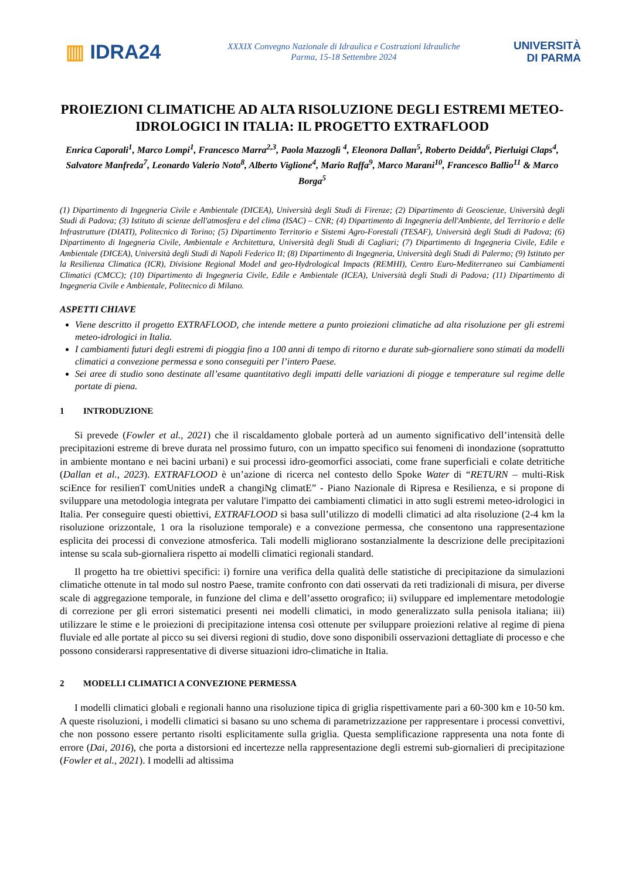▥ IDRA24
XXXIX Convegno Nazionale di Idraulica e Costruzioni Idrauliche
Parma, 15-18 Settembre 2024
UNIVERSITÀ
DI PARMA
PROIEZIONI CLIMATICHE AD ALTA RISOLUZIONE DEGLI ESTREMI METEO-IDROLOGICI IN ITALIA: IL PROGETTO EXTRAFLOOD
Enrica Caporali<sup>1</sup>, Marco Lompi<sup>1</sup>, Francesco Marra<sup>2,3</sup>, Paola Mazzoglì <sup>4</sup>, Eleonora Dallan<sup>5</sup>, Roberto Deidda<sup>6</sup>, Pierluigi Claps<sup>4</sup>, Salvatore Manfreda<sup>7</sup>, Leonardo Valerio Noto<sup>8</sup>, Alberto Viglione<sup>4</sup>, Mario Raffa<sup>9</sup>, Marco Marani<sup>10</sup>, Francesco Ballio<sup>11</sup> & Marco Borga<sup>5</sup>
(1) Dipartimento di Ingegneria Civile e Ambientale (DICEA), Università degli Studi di Firenze; (2) Dipartimento di Geoscienze, Università degli Studi di Padova; (3) Istituto di scienze dell'atmosfera e del clima (ISAC) – CNR; (4) Dipartimento di Ingegneria dell'Ambiente, del Territorio e delle Infrastrutture (DIATI), Politecnico di Torino; (5) Dipartimento Territorio e Sistemi Agro-Forestali (TESAF), Università degli Studi di Padova; (6) Dipartimento di Ingegneria Civile, Ambientale e Architettura, Università degli Studi di Cagliari; (7) Dipartimento di Ingegneria Civile, Edile e Ambientale (DICEA), Università degli Studi di Napoli Federico II; (8) Dipartimento di Ingegneria, Università degli Studi di Palermo; (9) Istituto per la Resilienza Climatica (ICR), Divisione Regional Model and geo-Hydrological Impacts (REMHI), Centro Euro-Mediterraneo sui Cambiamenti Climatici (CMCC); (10) Dipartimento di Ingegneria Civile, Edile e Ambientale (ICEA), Università degli Studi di Padova; (11) Dipartimento di Ingegneria Civile e Ambientale, Politecnico di Milano.
ASPETTI CHIAVE
Viene descritto il progetto EXTRAFLOOD, che intende mettere a punto proiezioni climatiche ad alta risoluzione per gli estremi meteo-idrologici in Italia.
I cambiamenti futuri degli estremi di pioggia fino a 100 anni di tempo di ritorno e durate sub-giornaliere sono stimati da modelli climatici a convezione permessa e sono conseguiti per l’intero Paese.
Sei aree di studio sono destinate all’esame quantitativo degli impatti delle variazioni di piogge e temperature sul regime delle portate di piena.
1 INTRODUZIONE
Si prevede (Fowler et al., 2021) che il riscaldamento globale porterà ad un aumento significativo dell’intensità delle precipitazioni estreme di breve durata nel prossimo futuro, con un impatto specifico sui fenomeni di inondazione (soprattutto in ambiente montano e nei bacini urbani) e sui processi idro-geomorfici associati, come frane superficiali e colate detritiche (Dallan et al., 2023). EXTRAFLOOD è un’azione di ricerca nel contesto dello Spoke Water di “RETURN – multi-Risk sciEnce for resilienT comUnities undeR a changiNg climatE” - Piano Nazionale di Ripresa e Resilienza, e si propone di sviluppare una metodologia integrata per valutare l'impatto dei cambiamenti climatici in atto sugli estremi meteo-idrologici in Italia. Per conseguire questi obiettivi, EXTRAFLOOD si basa sull’utilizzo di modelli climatici ad alta risoluzione (2-4 km la risoluzione orizzontale, 1 ora la risoluzione temporale) e a convezione permessa, che consentono una rappresentazione esplicita dei processi di convezione atmosferica. Tali modelli migliorano sostanzialmente la descrizione delle precipitazioni intense su scala sub-giornaliera rispetto ai modelli climatici regionali standard.
Il progetto ha tre obiettivi specifici: i) fornire una verifica della qualità delle statistiche di precipitazione da simulazioni climatiche ottenute in tal modo sul nostro Paese, tramite confronto con dati osservati da reti tradizionali di misura, per diverse scale di aggregazione temporale, in funzione del clima e dell’assetto orografico; ii) sviluppare ed implementare metodologie di correzione per gli errori sistematici presenti nei modelli climatici, in modo generalizzato sulla penisola italiana; iii) utilizzare le stime e le proiezioni di precipitazione intensa così ottenute per sviluppare proiezioni relative al regime di piena fluviale ed alle portate al picco su sei diversi regioni di studio, dove sono disponibili osservazioni dettagliate di processo e che possono considerarsi rappresentative di diverse situazioni idro-climatiche in Italia.
2 MODELLI CLIMATICI A CONVEZIONE PERMESSA
I modelli climatici globali e regionali hanno una risoluzione tipica di griglia rispettivamente pari a 60-300 km e 10-50 km. A queste risoluzioni, i modelli climatici si basano su uno schema di parametrizzazione per rappresentare i processi convettivi, che non possono essere pertanto risolti esplicitamente sulla griglia. Questa semplificazione rappresenta una nota fonte di errore (Dai, 2016), che porta a distorsioni ed incertezze nella rappresentazione degli estremi sub-giornalieri di precipitazione (Fowler et al., 2021). I modelli ad altissima